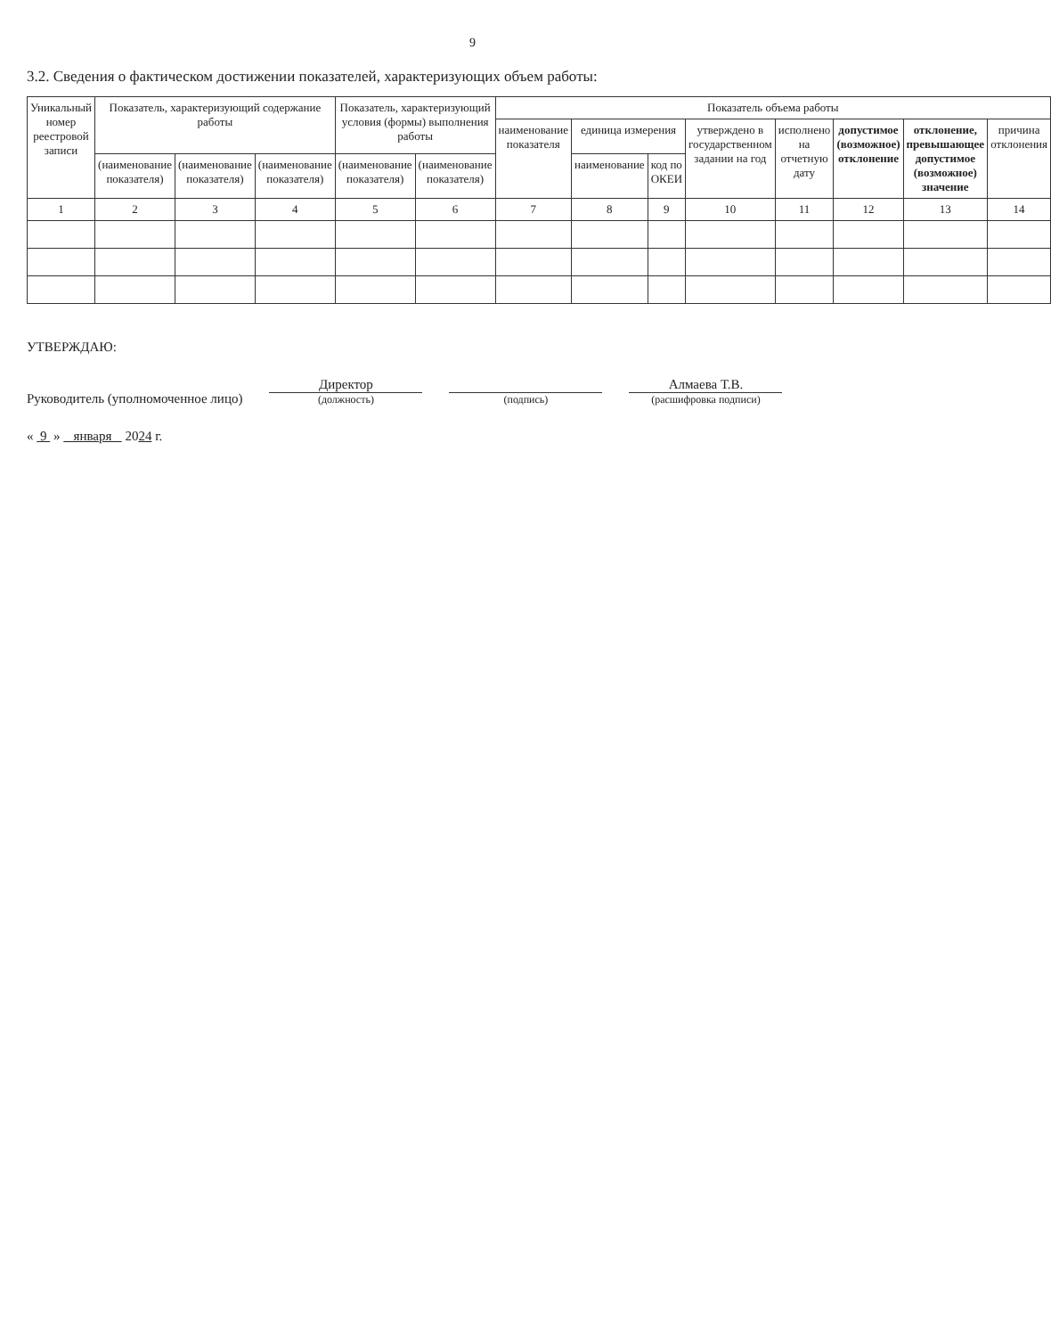9
3.2. Сведения о фактическом достижении показателей, характеризующих объем работы:
| Уникальный номер реестровой записи | Показатель, характеризующий содержание работы | | | Показатель, характеризующий условия (формы) выполнения работы | | Показатель объема работы | | | | | | | |
| --- | --- | --- | --- | --- | --- | --- | --- | --- | --- | --- | --- | --- | --- |
| | | | | | | наименование показателя | единица измерения | | утверждено в государственном задании на год | исполнено на отчетную дату | допустимое (возможное) отклонение | отклонение, превышающее допустимое (возможное) значение | причина отклонения |
| | (наименование показателя) | (наименование показателя) | (наименование показателя) | (наименование показателя) | (наименование показателя) | | наименование | код по ОКЕИ | | | | | |
| 1 | 2 | 3 | 4 | 5 | 6 | 7 | 8 | 9 | 10 | 11 | 12 | 13 | 14 |
УТВЕРЖДАЮ:
Руководитель (уполномоченное лицо)
Директор
(должность)
(подпись)
Алмаева Т.В.
(расшифровка подписи)
« 9 » января 2024 г.